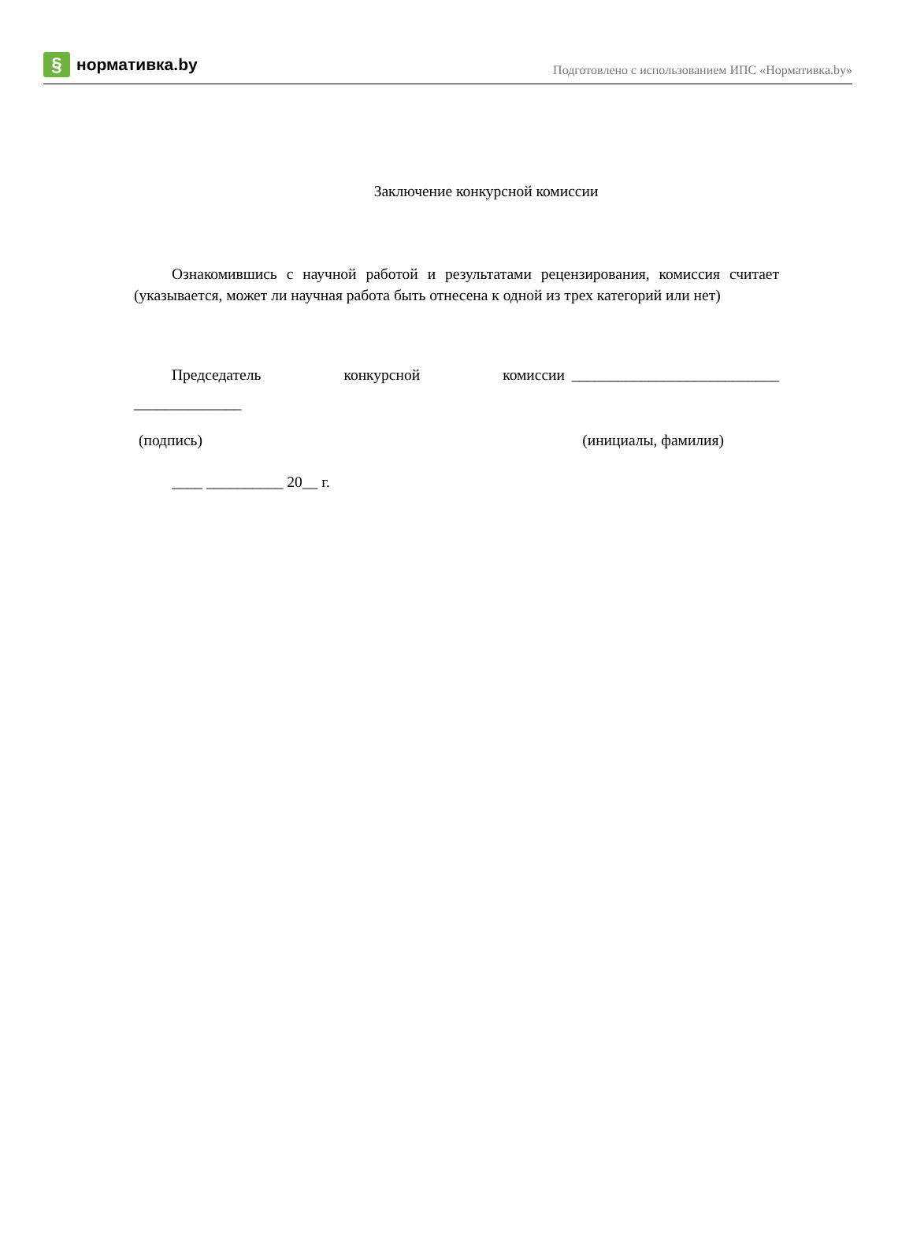§
нормативка.by
Подготовлено с использованием ИПС «Нормативка.by»
Заключение конкурсной комиссии
Ознакомившись с научной работой и результатами рецензирования, комиссия считает (указывается, может ли научная работа быть отнесена к одной из трех категорий или нет)
Председатель конкурсной комиссии ___________________________ ______________
(подпись) (инициалы, фамилия)
____ __________ 20__ г.